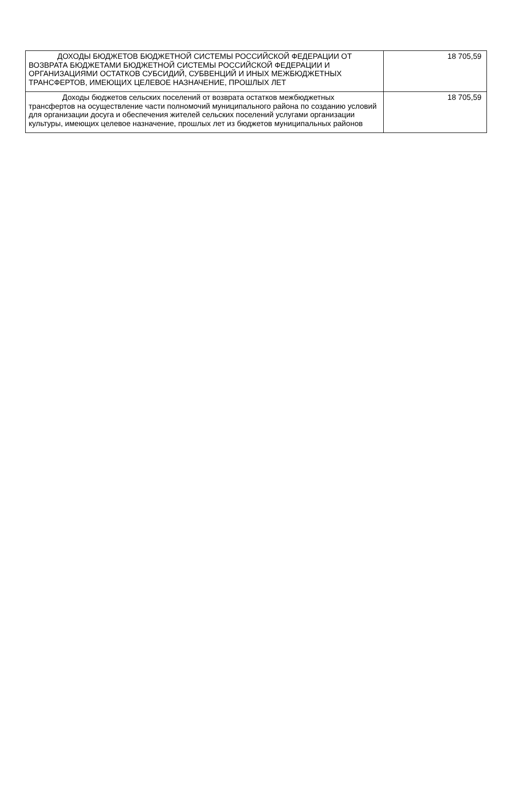| ДОХОДЫ БЮДЖЕТОВ БЮДЖЕТНОЙ СИСТЕМЫ РОССИЙСКОЙ ФЕДЕРАЦИИ ОТ ВОЗВРАТА БЮДЖЕТАМИ БЮДЖЕТНОЙ СИСТЕМЫ РОССИЙСКОЙ ФЕДЕРАЦИИ И ОРГАНИЗАЦИЯМИ ОСТАТКОВ СУБСИДИЙ, СУБВЕНЦИЙ И ИНЫХ МЕЖБЮДЖЕТНЫХ ТРАНСФЕРТОВ, ИМЕЮЩИХ ЦЕЛЕВОЕ НАЗНАЧЕНИЕ, ПРОШЛЫХ ЛЕТ | 18 705,59 |
| Доходы бюджетов сельских поселений от возврата остатков межбюджетных трансфертов на осуществление части полномочий муниципального района по созданию условий для организации досуга и обеспечения жителей сельских поселений услугами организации культуры, имеющих целевое назначение, прошлых лет из бюджетов муниципальных районов | 18 705,59 |